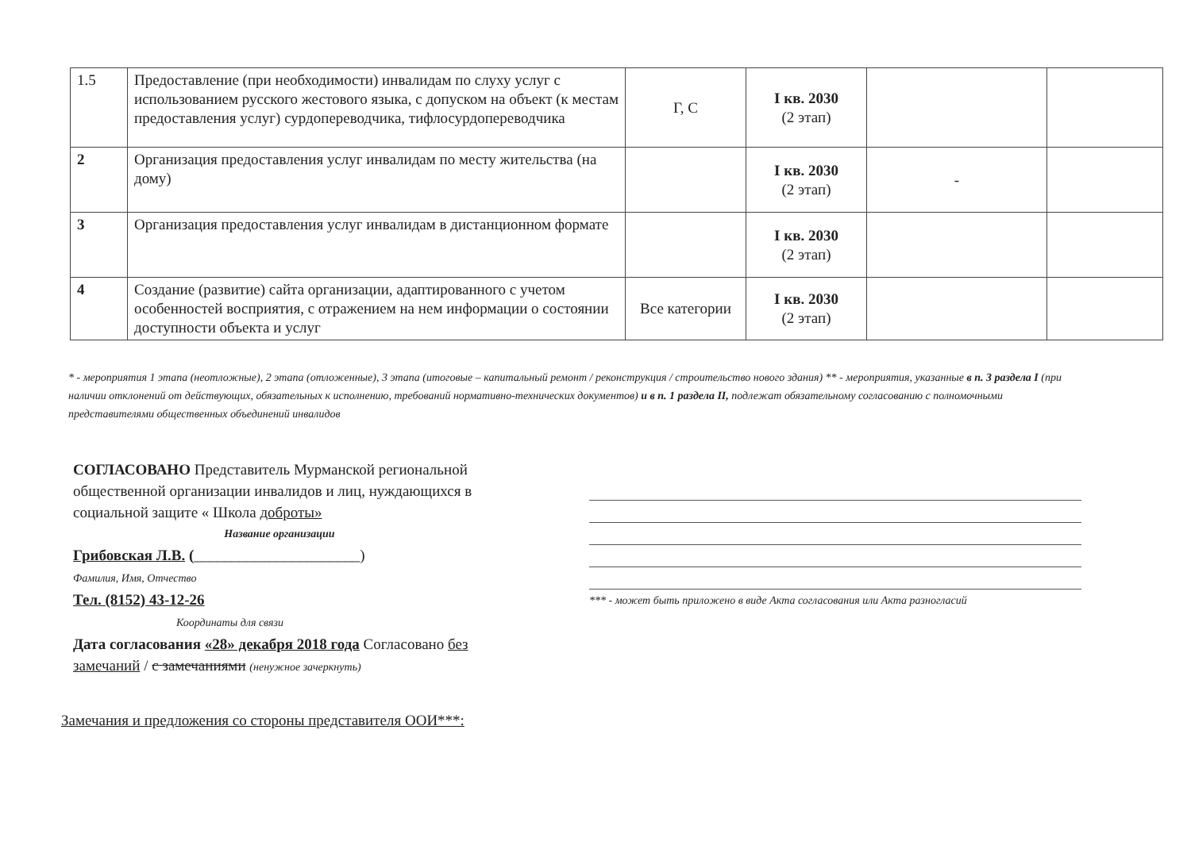| 1.5 | Предоставление (при необходимости) инвалидам по слуху услуг с использованием русского жестового языка, с допуском на объект (к местам предоставления услуг) сурдопереводчика, тифлосурдопереводчика | Г, С | I кв. 2030 (2 этап) | | |
| 2 | Организация предоставления услуг инвалидам по месту жительства (на дому) | | I кв. 2030 (2 этап) | - | |
| 3 | Организация предоставления услуг инвалидам в дистанционном формате | | I кв. 2030 (2 этап) | | |
| 4 | Создание (развитие) сайта организации, адаптированного с учетом особенностей восприятия, с отражением на нем информации о состоянии доступности объекта и услуг | Все категории | I кв. 2030 (2 этап) | | |
* - мероприятия 1 этапа (неотложные), 2 этапа (отложенные), 3 этапа (итоговые – капитальный ремонт / реконструкция / строительство нового здания) ** - мероприятия, указанные в п. 3 раздела I (при наличии отклонений от действующих, обязательных к исполнению, требований нормативно-технических документов) и в п. 1 раздела II, подлежат обязательному согласованию с полномочными представителями общественных объединений инвалидов
СОГЛАСОВАНО Представитель Мурманской региональной общественной организации инвалидов и лиц, нуждающихся в социальной защите « Школа доброты»
Название организации
Грибовская Л.В. (______________________)
Фамилия, Имя, Отчество
Тел. (8152) 43-12-26
Координаты для связи
Дата согласования «28» декабря 2018 года Согласовано без замечаний / с замечаниями (ненужное зачеркнуть)
Замечания и предложения со стороны представителя ООИ***:
*** - может быть приложено в виде Акта согласования или Акта разногласий